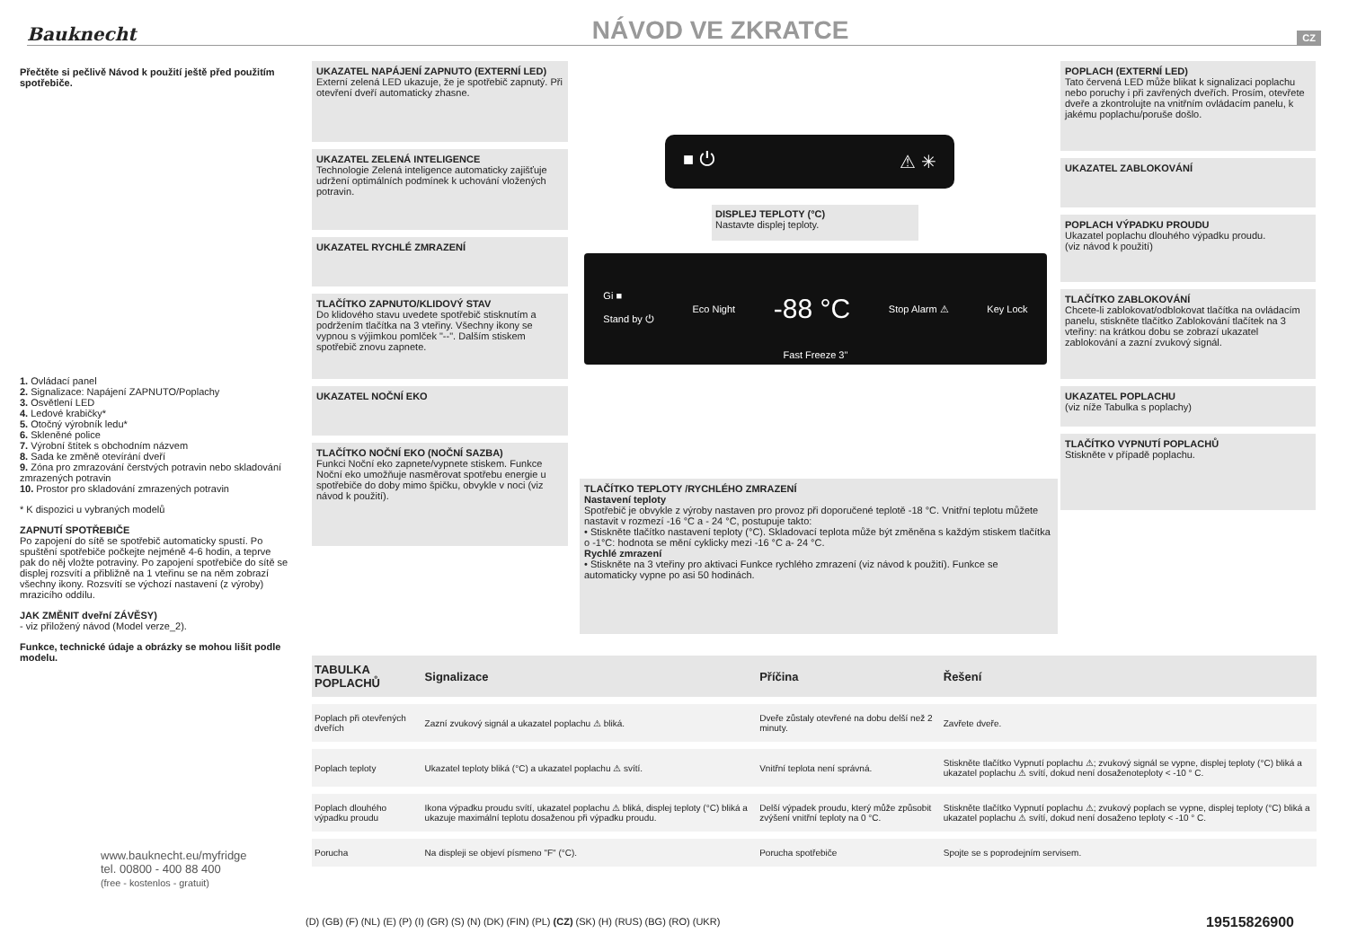Bauknecht
NÁVOD VE ZKRATCE
CZ
Přečtěte si pečlivě Návod k použití ještě před použitím spotřebiče.
1. Ovládací panel
2. Signalizace: Napájení ZAPNUTO/Poplachy
3. Osvětlení LED
4. Ledové krabičky*
5. Otočný výrobník ledu*
6. Skleněné police
7. Výrobní štítek s obchodním názvem
8. Sada ke změně otevírání dveří
9. Zóna pro zmrazování čerstvých potravin nebo skladování zmrazených potravin
10. Prostor pro skladování zmrazených potravin
* K dispozici u vybraných modelů
ZAPNUTÍ SPOTŘEBIČE
Po zapojení do sítě se spotřebič automaticky spustí. Po spuštění spotřebiče počkejte nejméně 4-6 hodin, a teprve pak do něj vložte potraviny. Po zapojení spotřebiče do sítě se displej rozsvítí a přibližně na 1 vteřinu se na něm zobrazí všechny ikony. Rozsvítí se výchozí nastavení (z výroby) mrazicího oddílu.
JAK ZMĚNIT dveřní ZÁVĚSY)
- viz přiložený návod (Model verze_2).
Funkce, technické údaje a obrázky se mohou lišit podle modelu.
www.bauknecht.eu/myfridge
tel. 00800 - 400 88 400
(free - kostenlos - gratuit)
UKAZATEL NAPÁJENÍ ZAPNUTO (EXTERNÍ LED)
Externí zelená LED ukazuje, že je spotřebič zapnutý. Při otevření dveří automaticky zhasne.
UKAZATEL ZELENÁ INTELIGENCE
Technologie Zelená inteligence automaticky zajišťuje udržení optimálních podmínek k uchování vložených potravin.
UKAZATEL RYCHLÉ ZMRAZENÍ
TLAČÍTKO ZAPNUTO/KLIDOVÝ STAV
Do klidového stavu uvedete spotřebič stisknutím a podržením tlačítka na 3 vteřiny. Všechny ikony se vypnou s výjimkou pomlček "--". Dalším stiskem spotřebič znovu zapnete.
UKAZATEL NOČNÍ EKO
TLAČÍTKO NOČNÍ EKO (NOČNÍ SAZBA)
Funkci Noční eko zapnete/vypnete stiskem. Funkce Noční eko umožňuje nasměrovat spotřebu energie u spotřebiče do doby mimo špičku, obvykle v noci (viz návod k použití).
■ ⏻ ⚠ ✳
DISPLEJ TEPLOTY (°C)
Nastavte displej teploty.
Gi ■
Stand by ⏻ Eco Night -88 °C Stop Alarm ⚠ Key Lock
Fast Freeze 3"
POPLACH (EXTERNÍ LED)
Tato červená LED může blikat k signalizaci poplachu nebo poruchy i při zavřených dveřích. Prosím, otevřete dveře a zkontrolujte na vnitřním ovládacím panelu, k jakému poplachu/poruše došlo.
UKAZATEL ZABLOKOVÁNÍ
POPLACH VÝPADKU PROUDU
Ukazatel poplachu dlouhého výpadku proudu.
(viz návod k použití)
TLAČÍTKO ZABLOKOVÁNÍ
Chcete-li zablokovat/odblokovat tlačítka na ovládacím panelu, stiskněte tlačítko Zablokování tlačítek na 3 vteřiny: na krátkou dobu se zobrazí ukazatel zablokování a zazní zvukový signál.
UKAZATEL POPLACHU
(viz níže Tabulka s poplachy)
TLAČÍTKO VYPNUTÍ POPLACHŮ
Stiskněte v případě poplachu.
TLAČÍTKO TEPLOTY /RYCHLÉHO ZMRAZENÍ
Nastavení teploty
Spotřebič je obvykle z výroby nastaven pro provoz při doporučené teplotě -18 °C. Vnitřní teplotu můžete nastavit v rozmezí -16 °C a - 24 °C, postupuje takto:
• Stiskněte tlačítko nastavení teploty (°C). Skladovací teplota může být změněna s každým stiskem tlačítka o -1°C: hodnota se mění cyklicky mezi -16 °C a- 24 °C.
Rychlé zmrazení
• Stiskněte na 3 vteřiny pro aktivaci Funkce rychlého zmrazení (viz návod k použití). Funkce se automaticky vypne po asi 50 hodinách.
| TABULKA POPLACHŮ | Signalizace | Příčina | Řešení |
| --- | --- | --- | --- |
| Poplach při otevřených dveřích | Zazní zvukový signál a ukazatel poplachu ⚠ bliká. | Dveře zůstaly otevřené na dobu delší než 2 minuty. | Zavřete dveře. |
| Poplach teploty | Ukazatel teploty bliká (°C) a ukazatel poplachu ⚠ svítí. | Vnitřní teplota není správná. | Stiskněte tlačítko Vypnutí poplachu ⚠; zvukový signál se vypne, displej teploty (°C) bliká a ukazatel poplachu ⚠ svítí, dokud není dosaženoteploty < -10 ° C. |
| Poplach dlouhého výpadku proudu | Ikona výpadku proudu svítí, ukazatel poplachu ⚠ bliká, displej teploty (°C) bliká a ukazuje maximální teplotu dosaženou při výpadku proudu. | Delší výpadek proudu, který může způsobit zvýšení vnitřní teploty na 0 °C. | Stiskněte tlačítko Vypnutí poplachu ⚠; zvukový poplach se vypne, displej teploty (°C) bliká a ukazatel poplachu ⚠ svítí, dokud není dosaženo teploty < -10 ° C. |
| Porucha | Na displeji se objeví písmeno "F" (°C). | Porucha spotřebiče | Spojte se s poprodejním servisem. |
(D) (GB) (F) (NL) (E) (P) (I) (GR) (S) (N) (DK) (FIN) (PL) (CZ) (SK) (H) (RUS) (BG) (RO) (UKR)
19515826900